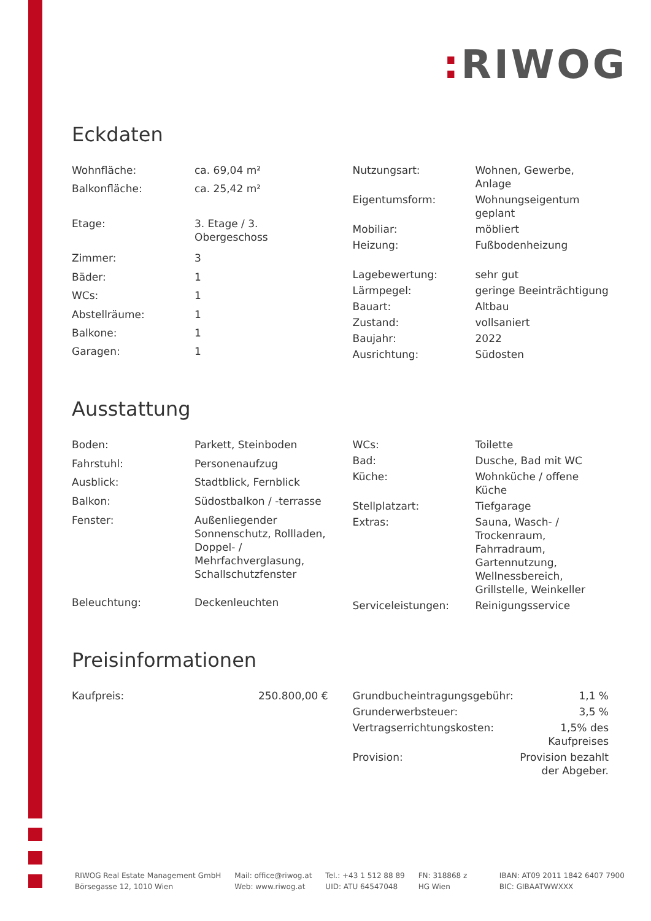: RIWOG
Eckdaten
| Wohnfläche: | ca. 69,04 m² |
| Balkonfläche: | ca. 25,42 m² |
| Etage: | 3. Etage / 3. Obergeschoss |
| Zimmer: | 3 |
| Bäder: | 1 |
| WCs: | 1 |
| Abstellräume: | 1 |
| Balkone: | 1 |
| Garagen: | 1 |
| Nutzungsart: | Wohnen, Gewerbe, Anlage |
| Eigentumsform: | Wohnungseigentum geplant |
| Mobiliar: | möbliert |
| Heizung: | Fußbodenheizung |
| Lagebewertung: | sehr gut |
| Lärmpegel: | geringe Beeinträchtigung |
| Bauart: | Altbau |
| Zustand: | vollsaniert |
| Baujahr: | 2022 |
| Ausrichtung: | Südosten |
Ausstattung
| Boden: | Parkett, Steinboden |
| Fahrstuhl: | Personenaufzug |
| Ausblick: | Stadtblick, Fernblick |
| Balkon: | Südostbalkon / -terrasse |
| Fenster: | Außenliegender Sonnenschutz, Rollladen, Doppel- / Mehrfachverglasung, Schallschutzfenster |
| Beleuchtung: | Deckenleuchten |
| WCs: | Toilette |
| Bad: | Dusche, Bad mit WC |
| Küche: | Wohnküche / offene Küche |
| Stellplatzart: | Tiefgarage |
| Extras: | Sauna, Wasch- / Trockenraum, Fahrradraum, Gartennutzung, Wellnessbereich, Grillstelle, Weinkeller |
| Serviceleistungen: | Reinigungsservice |
Preisinformationen
| Kaufpreis: | 250.800,00 € |
| Grundbucheintragungsgebühr: | 1,1 % |
| Grunderwerbsteuer: | 3,5 % |
| Vertragserrichtungskosten: | 1,5% des Kaufpreises |
| Provision: | Provision bezahlt der Abgeber. |
RIWOG Real Estate Management GmbH
Börsegasse 12, 1010 Wien
Mail: office@riwog.at
Web: www.riwog.at
Tel.: +43 1 512 88 89
UID: ATU 64547048
FN: 318868 z
HG Wien
IBAN: AT09 2011 1842 6407 7900
BIC: GIBAATWWXXX